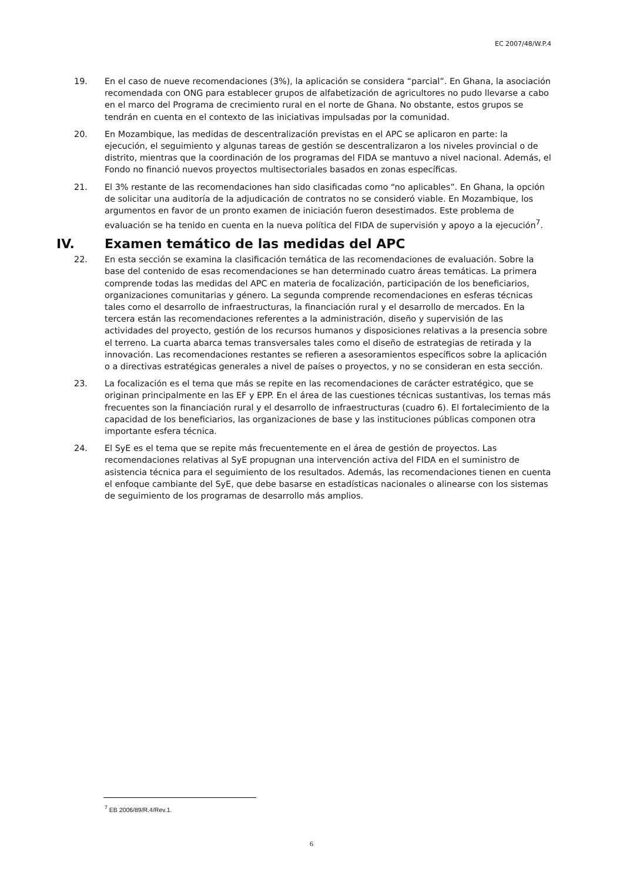EC 2007/48/W.P.4
19. En el caso de nueve recomendaciones (3%), la aplicación se considera “parcial”. En Ghana, la asociación recomendada con ONG para establecer grupos de alfabetización de agricultores no pudo llevarse a cabo en el marco del Programa de crecimiento rural en el norte de Ghana. No obstante, estos grupos se tendrán en cuenta en el contexto de las iniciativas impulsadas por la comunidad.
20. En Mozambique, las medidas de descentralización previstas en el APC se aplicaron en parte: la ejecución, el seguimiento y algunas tareas de gestión se descentralizaron a los niveles provincial o de distrito, mientras que la coordinación de los programas del FIDA se mantuvo a nivel nacional. Además, el Fondo no financió nuevos proyectos multisectoriales basados en zonas específicas.
21. El 3% restante de las recomendaciones han sido clasificadas como “no aplicables”. En Ghana, la opción de solicitar una auditoría de la adjudicación de contratos no se consideró viable. En Mozambique, los argumentos en favor de un pronto examen de iniciación fueron desestimados. Este problema de evaluación se ha tenido en cuenta en la nueva política del FIDA de supervisión y apoyo a la ejecución<sup>7</sup>.
IV. Examen temático de las medidas del APC
22. En esta sección se examina la clasificación temática de las recomendaciones de evaluación. Sobre la base del contenido de esas recomendaciones se han determinado cuatro áreas temáticas. La primera comprende todas las medidas del APC en materia de focalización, participación de los beneficiarios, organizaciones comunitarias y género. La segunda comprende recomendaciones en esferas técnicas tales como el desarrollo de infraestructuras, la financiación rural y el desarrollo de mercados. En la tercera están las recomendaciones referentes a la administración, diseño y supervisión de las actividades del proyecto, gestión de los recursos humanos y disposiciones relativas a la presencia sobre el terreno. La cuarta abarca temas transversales tales como el diseño de estrategias de retirada y la innovación. Las recomendaciones restantes se refieren a asesoramientos específicos sobre la aplicación o a directivas estratégicas generales a nivel de países o proyectos, y no se consideran en esta sección.
23. La focalización es el tema que más se repite en las recomendaciones de carácter estratégico, que se originan principalmente en las EF y EPP. En el área de las cuestiones técnicas sustantivas, los temas más frecuentes son la financiación rural y el desarrollo de infraestructuras (cuadro 6). El fortalecimiento de la capacidad de los beneficiarios, las organizaciones de base y las instituciones públicas componen otra importante esfera técnica.
24. El SyE es el tema que se repite más frecuentemente en el área de gestión de proyectos. Las recomendaciones relativas al SyE propugnan una intervención activa del FIDA en el suministro de asistencia técnica para el seguimiento de los resultados. Además, las recomendaciones tienen en cuenta el enfoque cambiante del SyE, que debe basarse en estadísticas nacionales o alinearse con los sistemas de seguimiento de los programas de desarrollo más amplios.
<sup>7</sup> EB 2006/89/R.4/Rev.1.
6